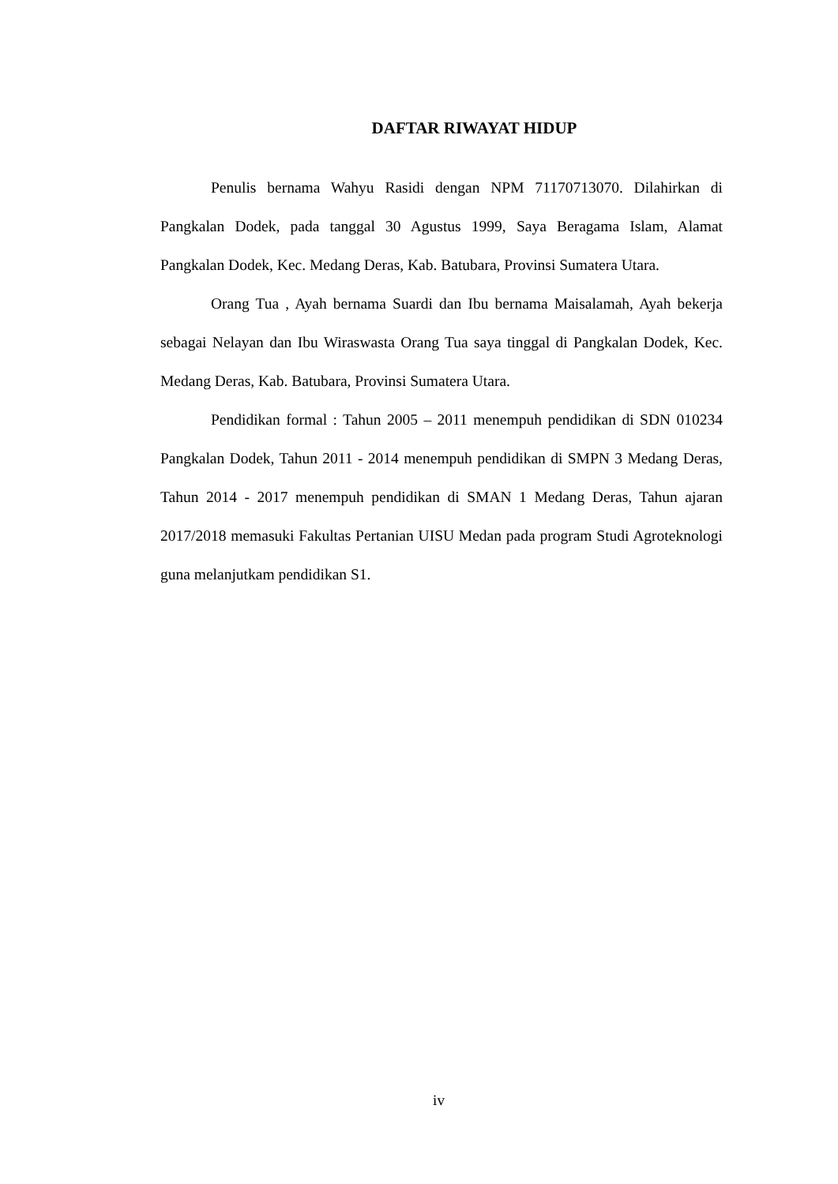DAFTAR RIWAYAT HIDUP
Penulis bernama Wahyu Rasidi dengan NPM 71170713070. Dilahirkan di Pangkalan Dodek, pada tanggal 30 Agustus 1999, Saya Beragama Islam, Alamat Pangkalan Dodek, Kec. Medang Deras, Kab. Batubara, Provinsi Sumatera Utara.
Orang Tua , Ayah bernama Suardi dan Ibu bernama Maisalamah, Ayah bekerja sebagai Nelayan dan Ibu Wiraswasta Orang Tua saya tinggal di Pangkalan Dodek, Kec. Medang Deras, Kab. Batubara, Provinsi Sumatera Utara.
Pendidikan formal : Tahun 2005 – 2011 menempuh pendidikan di SDN 010234 Pangkalan Dodek, Tahun 2011 - 2014 menempuh pendidikan di SMPN 3 Medang Deras, Tahun 2014 - 2017 menempuh pendidikan di SMAN 1 Medang Deras, Tahun ajaran 2017/2018 memasuki Fakultas Pertanian UISU Medan pada program Studi Agroteknologi guna melanjutkam pendidikan S1.
iv